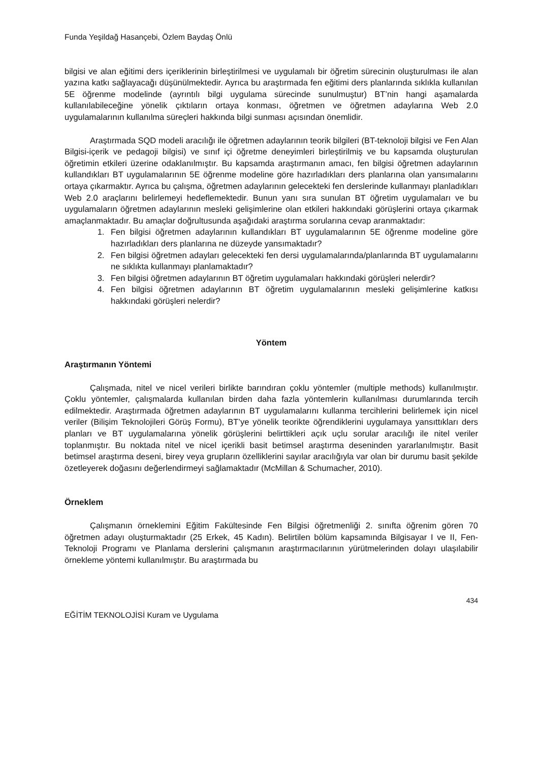Funda Yeşildağ Hasançebi, Özlem Baydaş Önlü
bilgisi ve alan eğitimi ders içeriklerinin birleştirilmesi ve uygulamalı bir öğretim sürecinin oluşturulması ile alan yazına katkı sağlayacağı düşünülmektedir. Ayrıca bu araştırmada fen eğitimi ders planlarında sıklıkla kullanılan 5E öğrenme modelinde (ayrıntılı bilgi uygulama sürecinde sunulmuştur) BT’nin hangi aşamalarda kullanılabileceğine yönelik çıktıların ortaya konması, öğretmen ve öğretmen adaylarına Web 2.0 uygulamalarının kullanılma süreçleri hakkında bilgi sunması açısından önemlidir.
Araştırmada SQD modeli aracılığı ile öğretmen adaylarının teorik bilgileri (BT-teknoloji bilgisi ve Fen Alan Bilgisi-içerik ve pedagoji bilgisi) ve sınıf içi öğretme deneyimleri birleştirilmiş ve bu kapsamda oluşturulan öğretimin etkileri üzerine odaklanılmıştır. Bu kapsamda araştırmanın amacı, fen bilgisi öğretmen adaylarının kullandıkları BT uygulamalarının 5E öğrenme modeline göre hazırladıkları ders planlarına olan yansımalarını ortaya çıkarmaktır. Ayrıca bu çalışma, öğretmen adaylarının gelecekteki fen derslerinde kullanmayı planladıkları Web 2.0 araçlarını belirlemeyi hedeflemektedir. Bunun yanı sıra sunulan BT öğretim uygulamaları ve bu uygulamaların öğretmen adaylarının mesleki gelişimlerine olan etkileri hakkındaki görüşlerini ortaya çıkarmak amaçlanmaktadır. Bu amaçlar doğrultusunda aşağıdaki araştırma sorularına cevap aranmaktadır:
1. Fen bilgisi öğretmen adaylarının kullandıkları BT uygulamalarının 5E öğrenme modeline göre hazırladıkları ders planlarına ne düzeyde yansımaktadır?
2. Fen bilgisi öğretmen adayları gelecekteki fen dersi uygulamalarında/planlarında BT uygulamalarını ne sıklıkta kullanmayı planlamaktadır?
3. Fen bilgisi öğretmen adaylarının BT öğretim uygulamaları hakkındaki görüşleri nelerdir?
4. Fen bilgisi öğretmen adaylarının BT öğretim uygulamalarının mesleki gelişimlerine katkısı hakkındaki görüşleri nelerdir?
Yöntem
Araştırmanın Yöntemi
Çalışmada, nitel ve nicel verileri birlikte barındıran çoklu yöntemler (multiple methods) kullanılmıştır. Çoklu yöntemler, çalışmalarda kullanılan birden daha fazla yöntemlerin kullanılması durumlarında tercih edilmektedir. Araştırmada öğretmen adaylarının BT uygulamalarını kullanma tercihlerini belirlemek için nicel veriler (Bilişim Teknolojileri Görüş Formu), BT’ye yönelik teorikte öğrendiklerini uygulamaya yansıttıkları ders planları ve BT uygulamalarına yönelik görüşlerini belirttikleri açık uçlu sorular aracılığı ile nitel veriler toplanmıştır. Bu noktada nitel ve nicel içerikli basit betimsel araştırma deseninden yararlanılmıştır. Basit betimsel araştırma deseni, birey veya grupların özelliklerini sayılar aracılığıyla var olan bir durumu basit şekilde özetleyerek doğasını değerlendirmeyi sağlamaktadır (McMillan & Schumacher, 2010).
Örneklem
Çalışmanın örneklemini Eğitim Fakültesinde Fen Bilgisi öğretmenliği 2. sınıfta öğrenim gören 70 öğretmen adayı oluşturmaktadır (25 Erkek, 45 Kadın). Belirtilen bölüm kapsamında Bilgisayar I ve II, Fen-Teknoloji Programı ve Planlama derslerini çalışmanın araştırmacılarının yürütmelerinden dolayı ulaşılabilir örnekleme yöntemi kullanılmıştır. Bu araştırmada bu
434
EĞİTİM TEKNOLOJİSİ Kuram ve Uygulama